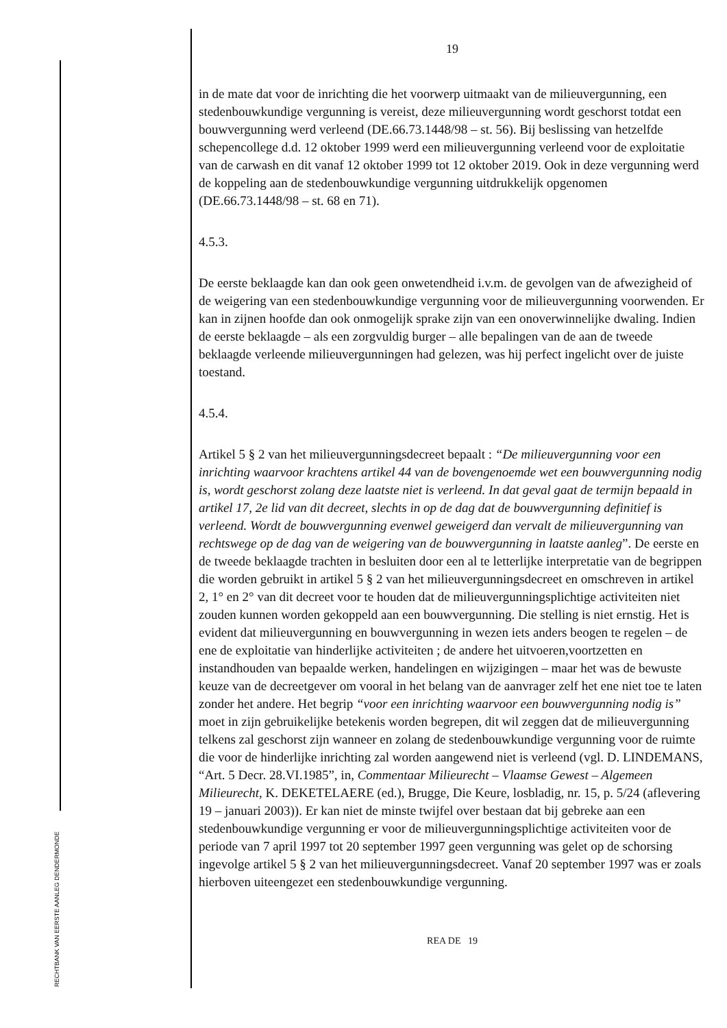RECHTBANK VAN EERSTE AANLEG DENDERMONDE
19
in de mate dat voor de inrichting die het voorwerp uitmaakt van de milieuvergunning, een stedenbouwkundige vergunning is vereist, deze milieuvergunning wordt geschorst totdat een bouwvergunning werd verleend (DE.66.73.1448/98 – st. 56). Bij beslissing van hetzelfde schepencollege d.d. 12 oktober 1999 werd een milieuvergunning verleend voor de exploitatie van de carwash en dit vanaf 12 oktober 1999 tot 12 oktober 2019. Ook in deze vergunning werd de koppeling aan de stedenbouwkundige vergunning uitdrukkelijk opgenomen (DE.66.73.1448/98 – st. 68 en 71).
4.5.3.
De eerste beklaagde kan dan ook geen onwetendheid i.v.m. de gevolgen van de afwezigheid of de weigering van een stedenbouwkundige vergunning voor de milieuvergunning voorwenden. Er kan in zijnen hoofde dan ook onmogelijk sprake zijn van een onoverwinnelijke dwaling. Indien de eerste beklaagde – als een zorgvuldig burger – alle bepalingen van de aan de tweede beklaagde verleende milieuvergunningen had gelezen, was hij perfect ingelicht over de juiste toestand.
4.5.4.
Artikel 5 § 2 van het milieuvergunningsdecreet bepaalt : “De milieuvergunning voor een inrichting waarvoor krachtens artikel 44 van de bovengenoemde wet een bouwvergunning nodig is, wordt geschorst zolang deze laatste niet is verleend. In dat geval gaat de termijn bepaald in artikel 17, 2e lid van dit decreet, slechts in op de dag dat de bouwvergunning definitief is verleend. Wordt de bouwvergunning evenwel geweigerd dan vervalt de milieuvergunning van rechtswege op de dag van de weigering van de bouwvergunning in laatste aanleg”. De eerste en de tweede beklaagde trachten in besluiten door een al te letterlijke interpretatie van de begrippen die worden gebruikt in artikel 5 § 2 van het milieuvergunningsdecreet en omschreven in artikel 2, 1° en 2° van dit decreet voor te houden dat de milieuvergunningsplichtige activiteiten niet zouden kunnen worden gekoppeld aan een bouwvergunning. Die stelling is niet ernstig. Het is evident dat milieuvergunning en bouwvergunning in wezen iets anders beogen te regelen – de ene de exploitatie van hinderlijke activiteiten ; de andere het uitvoeren,voortzetten en instandhouden van bepaalde werken, handelingen en wijzigingen – maar het was de bewuste keuze van de decreetgever om vooral in het belang van de aanvrager zelf het ene niet toe te laten zonder het andere. Het begrip “voor een inrichting waarvoor een bouwvergunning nodig is” moet in zijn gebruikelijke betekenis worden begrepen, dit wil zeggen dat de milieuvergunning telkens zal geschorst zijn wanneer en zolang de stedenbouwkundige vergunning voor de ruimte die voor de hinderlijke inrichting zal worden aangewend niet is verleend (vgl. D. LINDEMANS, “Art. 5 Decr. 28.VI.1985”, in, Commentaar Milieurecht – Vlaamse Gewest – Algemeen Milieurecht, K. DEKETELAERE (ed.), Brugge, Die Keure, losbladig, nr. 15, p. 5/24 (aflevering 19 – januari 2003)). Er kan niet de minste twijfel over bestaan dat bij gebreke aan een stedenbouwkundige vergunning er voor de milieuvergunningsplichtige activiteiten voor de periode van 7 april 1997 tot 20 september 1997 geen vergunning was gelet op de schorsing ingevolge artikel 5 § 2 van het milieuvergunningsdecreet. Vanaf 20 september 1997 was er zoals hierboven uiteengezet een stedenbouwkundige vergunning.
REA DE 19